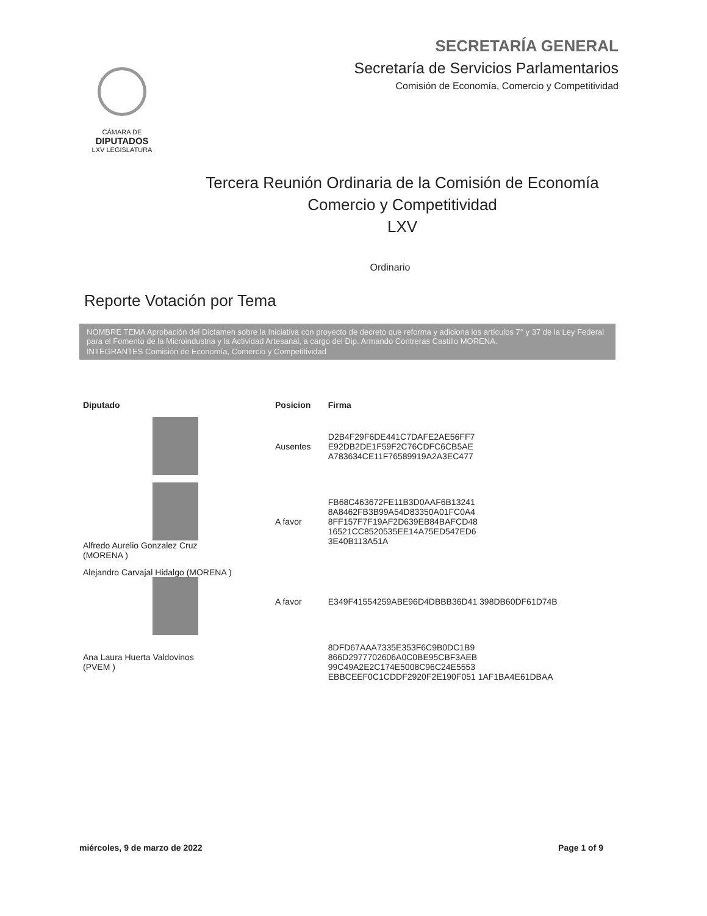CÁMARA DE
DIPUTADOS
LXV LEGISLATURA
SECRETARÍA GENERAL
Secretaría de Servicios Parlamentarios
Comisión de Economía, Comercio y Competitividad
Tercera Reunión Ordinaria de la Comisión de Economía
Comercio y Competitividad
LXV
Ordinario
Reporte Votación por Tema
NOMBRE TEMA Aprobación del Dictamen sobre la Iniciativa con proyecto de decreto que reforma y adiciona los artículos 7° y 37 de la Ley Federal para el Fomento de la Microindustria y la Actividad Artesanal, a cargo del Dip. Armando Contreras Castillo MORENA.
INTEGRANTES Comisión de Economía, Comercio y Competitividad
| Diputado | Posicion | Firma |
| --- | --- | --- |
| | Ausentes | D2B4F29F6DE441C7DAFE2AE56FF7 E92DB2DE1F59F2C76CDFC6CB5AE A783634CE11F76589919A2A3EC477 |
| Alfredo Aurelio Gonzalez Cruz (MORENA ) | A favor | FB68C463672FE11B3D0AAF6B13241 8A8462FB3B99A54D83350A01FC0A4 8FF157F7F19AF2D639EB84BAFCD48 16521CC8520535EE14A75ED547ED6 3E40B113A51A |
| Alejandro Carvajal Hidalgo (MORENA ) | A favor | E349F41554259ABE96D4DBBB36D41 398DB60DF61D74B |
| Ana Laura Huerta Valdovinos (PVEM ) | | 8DFD67AAA7335E353F6C9B0DC1B9 866D2977702606A0C0BE95CBF3AEB 99C49A2E2C174E5008C96C24E5553 EBBCEEF0C1CDDF2920F2E190F051 1AF1BA4E61DBAA |
miércoles, 9 de marzo de 2022 Page 1 of 9